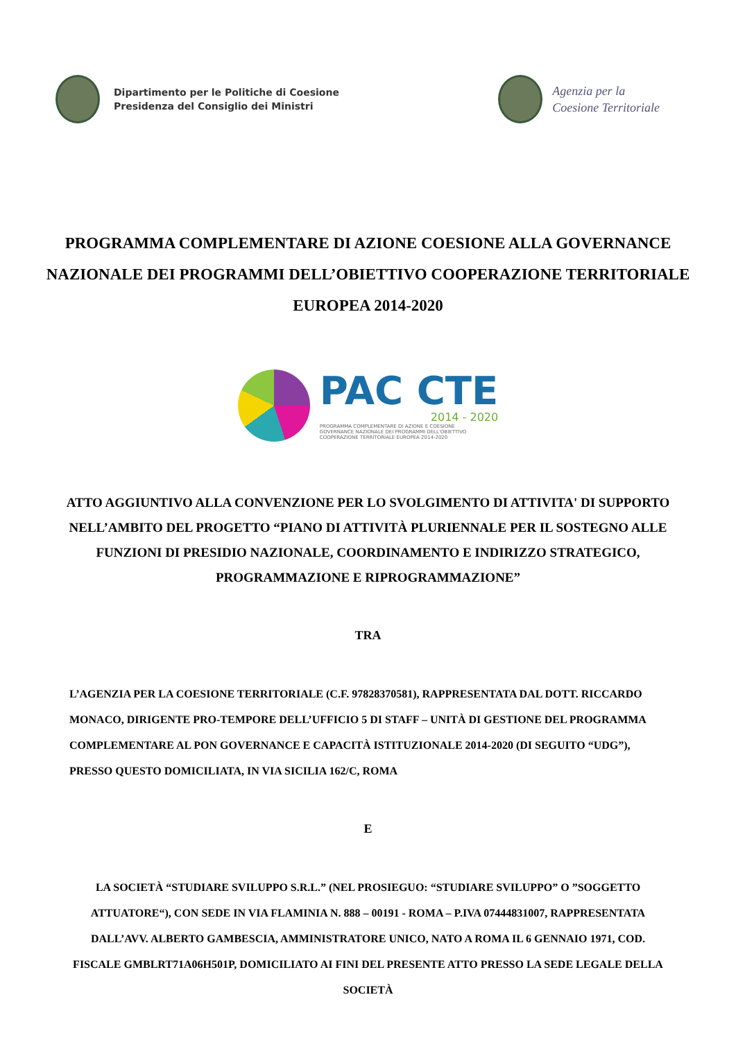Dipartimento per le Politiche di Coesione
Presidenza del Consiglio dei Ministri
Agenzia per la
Coesione Territoriale
PROGRAMMA COMPLEMENTARE DI AZIONE COESIONE ALLA GOVERNANCE NAZIONALE DEI PROGRAMMI DELL’OBIETTIVO COOPERAZIONE TERRITORIALE EUROPEA 2014-2020
PAC CTE
2014 - 2020
PROGRAMMA COMPLEMENTARE DI AZIONE E COESIONE
GOVERNANCE NAZIONALE DEI PROGRAMMI DELL'OBIETTIVO
COOPERAZIONE TERRITORIALE EUROPEA 2014-2020
ATTO AGGIUNTIVO ALLA CONVENZIONE PER LO SVOLGIMENTO DI ATTIVITA' DI SUPPORTO NELL’AMBITO DEL PROGETTO “PIANO DI ATTIVITÀ PLURIENNALE PER IL SOSTEGNO ALLE FUNZIONI DI PRESIDIO NAZIONALE, COORDINAMENTO E INDIRIZZO STRATEGICO, PROGRAMMAZIONE E RIPROGRAMMAZIONE”
TRA
L’AGENZIA PER LA COESIONE TERRITORIALE (C.F. 97828370581), RAPPRESENTATA DAL DOTT. RICCARDO MONACO, DIRIGENTE PRO-TEMPORE DELL’UFFICIO 5 DI STAFF – UNITÀ DI GESTIONE DEL PROGRAMMA COMPLEMENTARE AL PON GOVERNANCE E CAPACITÀ ISTITUZIONALE 2014-2020 (DI SEGUITO “UDG”), PRESSO QUESTO DOMICILIATA, IN VIA SICILIA 162/C, ROMA
E
LA SOCIETÀ “STUDIARE SVILUPPO S.R.L.” (NEL PROSIEGUO: “STUDIARE SVILUPPO” O ”SOGGETTO ATTUATORE“), CON SEDE IN VIA FLAMINIA N. 888 – 00191 - ROMA – P.IVA 07444831007, RAPPRESENTATA DALL’AVV. ALBERTO GAMBESCIA, AMMINISTRATORE UNICO, NATO A ROMA IL 6 GENNAIO 1971, COD. FISCALE GMBLRT71A06H501P, DOMICILIATO AI FINI DEL PRESENTE ATTO PRESSO LA SEDE LEGALE DELLA SOCIETÀ